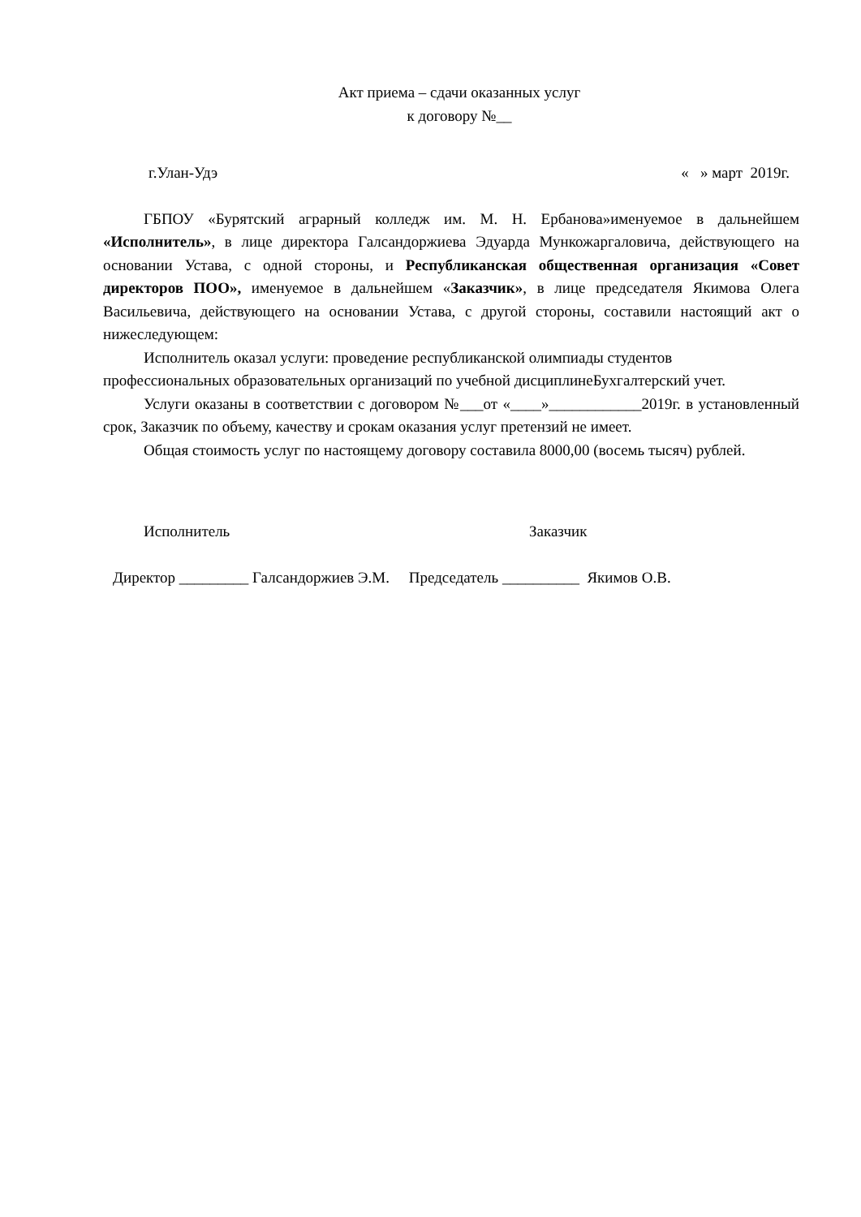Акт приема – сдачи оказанных услуг
к договору №__
г.Улан-Удэ « » март 2019г.
ГБПОУ «Бурятский аграрный колледж им. М. Н. Ербанова»именуемое в дальнейшем «Исполнитель», в лице директора Галсандоржиева Эдуарда Мункожаргаловича, действующего на основании Устава, с одной стороны, и Республиканская общественная организация «Совет директоров ПОО», именуемое в дальнейшем «Заказчик», в лице председателя Якимова Олега Васильевича, действующего на основании Устава, с другой стороны, составили настоящий акт о нижеследующем:
Исполнитель оказал услуги: проведение республиканской олимпиады студентов профессиональных образовательных организаций по учебной дисциплинеБухгалтерский учет.
Услуги оказаны в соответствии с договором №___от «____»____________2019г. в установленный срок, Заказчик по объему, качеству и срокам оказания услуг претензий не имеет.
Общая стоимость услуг по настоящему договору составила 8000,00 (восемь тысяч) рублей.
Исполнитель Заказчик
Директор _________ Галсандоржиев Э.М. Председатель __________ Якимов О.В.